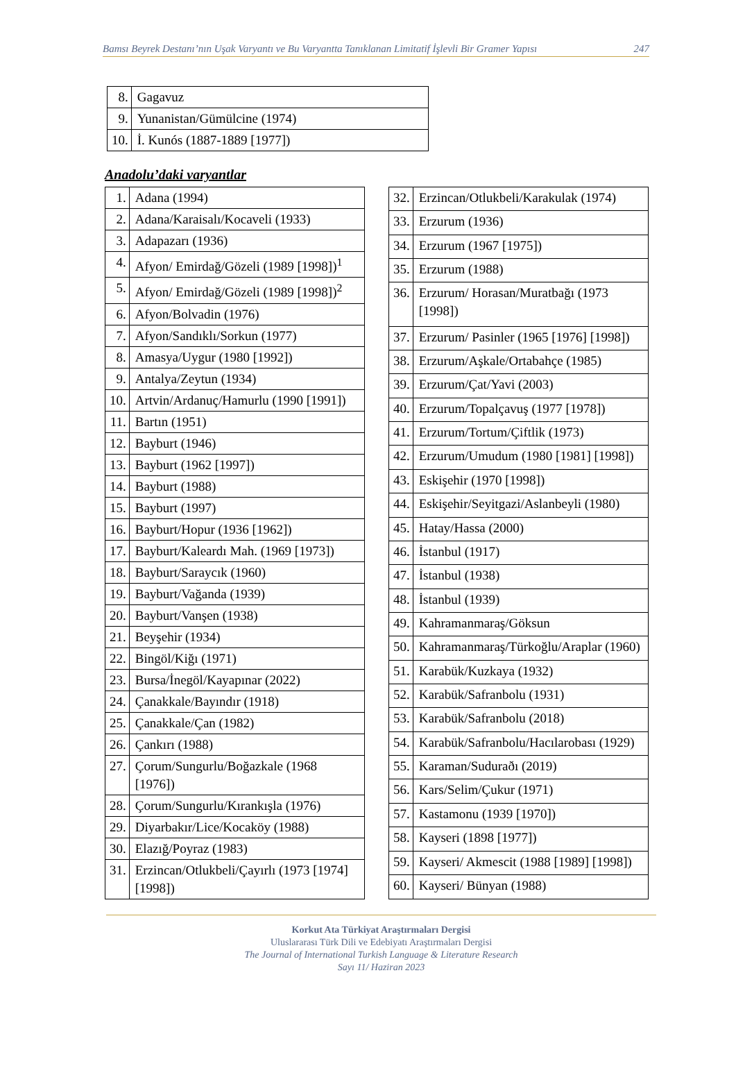Bamsı Beyrek Destanı’nın Uşak Varyantı ve Bu Varyantta Tanıklanan Limitatif İşlevli Bir Gramer Yapısı 247
| 8. | Gagavuz |
| 9. | Yunanistan/Gümülcine (1974) |
| 10. | İ. Kunós (1887-1889 [1977]) |
Anadolu’daki varyantlar
| 1. | Adana (1994) |
| 2. | Adana/Karaisalı/Kocaveli (1933) |
| 3. | Adapazarı (1936) |
| 4. | Afyon/ Emirdağ/Gözeli (1989 [1998])<sup>1</sup> |
| 5. | Afyon/ Emirdağ/Gözeli (1989 [1998])<sup>2</sup> |
| 6. | Afyon/Bolvadin (1976) |
| 7. | Afyon/Sandıklı/Sorkun (1977) |
| 8. | Amasya/Uygur (1980 [1992]) |
| 9. | Antalya/Zeytun (1934) |
| 10. | Artvin/Ardanuç/Hamurlu (1990 [1991]) |
| 11. | Bartın (1951) |
| 12. | Bayburt (1946) |
| 13. | Bayburt (1962 [1997]) |
| 14. | Bayburt (1988) |
| 15. | Bayburt (1997) |
| 16. | Bayburt/Hopur (1936 [1962]) |
| 17. | Bayburt/Kaleardı Mah. (1969 [1973]) |
| 18. | Bayburt/Saraycık (1960) |
| 19. | Bayburt/Vağanda (1939) |
| 20. | Bayburt/Vanşen (1938) |
| 21. | Beyşehir (1934) |
| 22. | Bingöl/Kiğı (1971) |
| 23. | Bursa/İnegöl/Kayapınar (2022) |
| 24. | Çanakkale/Bayındır (1918) |
| 25. | Çanakkale/Çan (1982) |
| 26. | Çankırı (1988) |
| 27. | Çorum/Sungurlu/Boğazkale (1968 [1976]) |
| 28. | Çorum/Sungurlu/Kırankışla (1976) |
| 29. | Diyarbakır/Lice/Kocaköy (1988) |
| 30. | Elazığ/Poyraz (1983) |
| 31. | Erzincan/Otlukbeli/Çayırlı (1973 [1974] [1998]) |
| 32. | Erzincan/Otlukbeli/Karakulak (1974) |
| 33. | Erzurum (1936) |
| 34. | Erzurum (1967 [1975]) |
| 35. | Erzurum (1988) |
| 36. | Erzurum/ Horasan/Muratbağı (1973 [1998]) |
| 37. | Erzurum/ Pasinler (1965 [1976] [1998]) |
| 38. | Erzurum/Aşkale/Ortabahçe (1985) |
| 39. | Erzurum/Çat/Yavi (2003) |
| 40. | Erzurum/Topalçavuş (1977 [1978]) |
| 41. | Erzurum/Tortum/Çiftlik (1973) |
| 42. | Erzurum/Umudum (1980 [1981] [1998]) |
| 43. | Eskişehir (1970 [1998]) |
| 44. | Eskişehir/Seyitgazi/Aslanbeyli (1980) |
| 45. | Hatay/Hassa (2000) |
| 46. | İstanbul (1917) |
| 47. | İstanbul (1938) |
| 48. | İstanbul (1939) |
| 49. | Kahramanmaraş/Göksun |
| 50. | Kahramanmaraş/Türkoğlu/Araplar (1960) |
| 51. | Karabük/Kuzkaya (1932) |
| 52. | Karabük/Safranbolu (1931) |
| 53. | Karabük/Safranbolu (2018) |
| 54. | Karabük/Safranbolu/Hacılarobası (1929) |
| 55. | Karaman/Suduraðı (2019) |
| 56. | Kars/Selim/Çukur (1971) |
| 57. | Kastamonu (1939 [1970]) |
| 58. | Kayseri (1898 [1977]) |
| 59. | Kayseri/ Akmescit (1988 [1989] [1998]) |
| 60. | Kayseri/ Bünyan (1988) |
Korkut Ata Türkiyat Araştırmaları Dergisi
Uluslararası Türk Dili ve Edebiyatı Araştırmaları Dergisi
The Journal of International Turkish Language & Literature Research
Sayı 11/ Haziran 2023